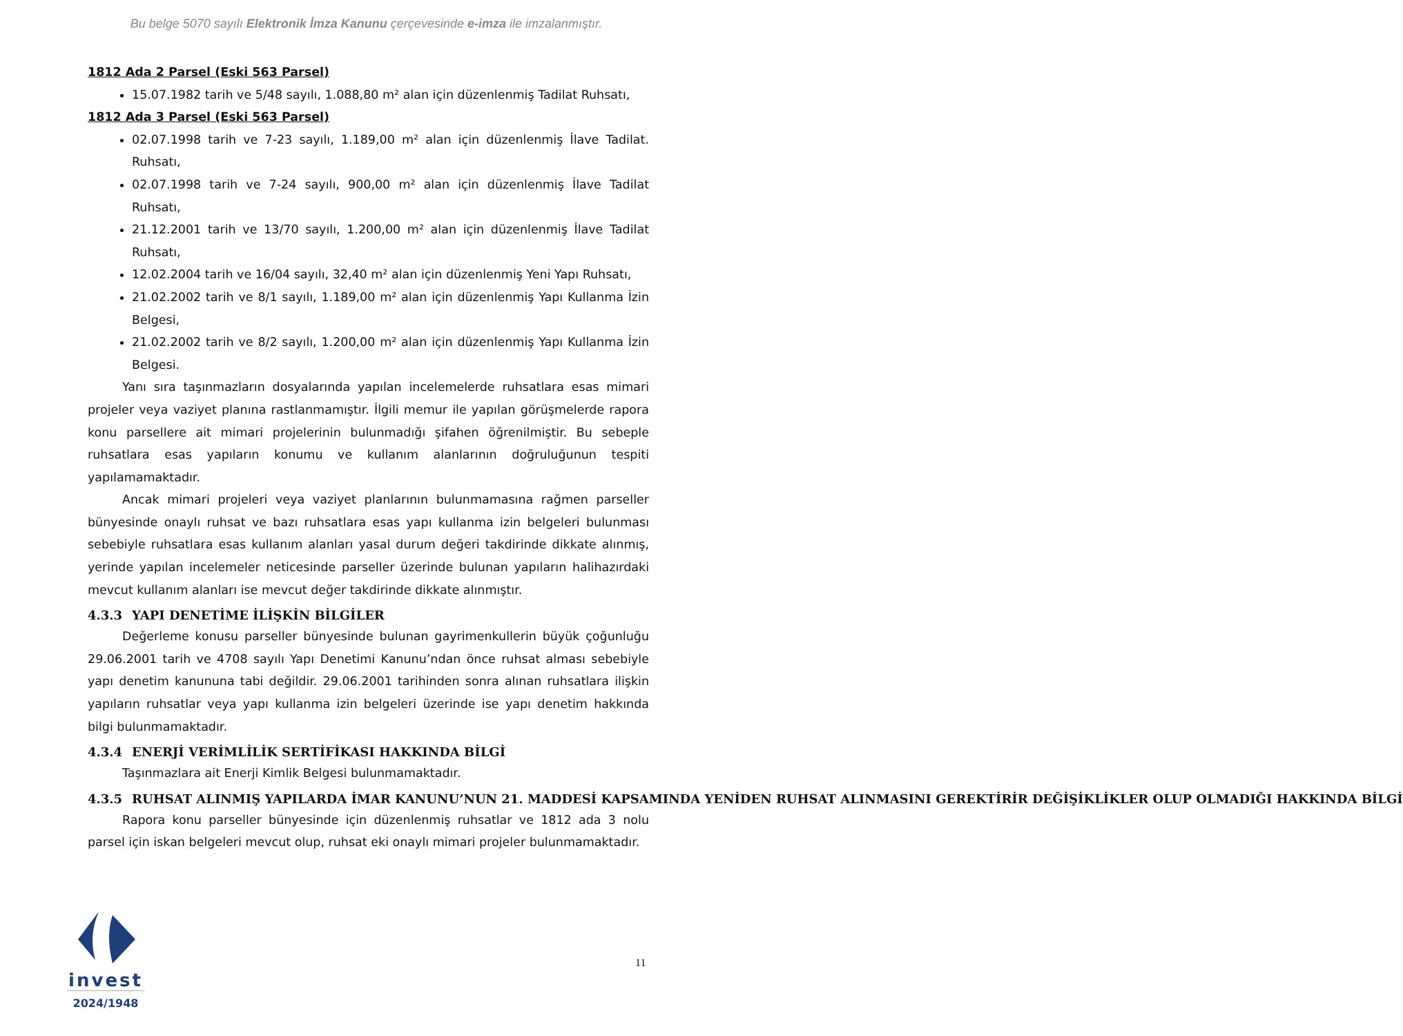Bu belge 5070 sayılı Elektronik İmza Kanunu çerçevesinde e-imza ile imzalanmıştır.
1812 Ada 2 Parsel (Eski 563 Parsel)
15.07.1982 tarih ve 5/48 sayılı, 1.088,80 m² alan için düzenlenmiş Tadilat Ruhsatı,
1812 Ada 3 Parsel (Eski 563 Parsel)
02.07.1998 tarih ve 7-23 sayılı, 1.189,00 m² alan için düzenlenmiş İlave Tadilat. Ruhsatı,
02.07.1998 tarih ve 7-24 sayılı, 900,00 m² alan için düzenlenmiş İlave Tadilat Ruhsatı,
21.12.2001 tarih ve 13/70 sayılı, 1.200,00 m² alan için düzenlenmiş İlave Tadilat Ruhsatı,
12.02.2004 tarih ve 16/04 sayılı, 32,40 m² alan için düzenlenmiş Yeni Yapı Ruhsatı,
21.02.2002 tarih ve 8/1 sayılı, 1.189,00 m² alan için düzenlenmiş Yapı Kullanma İzin Belgesi,
21.02.2002 tarih ve 8/2 sayılı, 1.200,00 m² alan için düzenlenmiş Yapı Kullanma İzin Belgesi.
Yanı sıra taşınmazların dosyalarında yapılan incelemelerde ruhsatlara esas mimari projeler veya vaziyet planına rastlanmamıştır. İlgili memur ile yapılan görüşmelerde rapora konu parsellere ait mimari projelerinin bulunmadığı şifahen öğrenilmiştir. Bu sebeple ruhsatlara esas yapıların konumu ve kullanım alanlarının doğruluğunun tespiti yapılamamaktadır.
Ancak mimari projeleri veya vaziyet planlarının bulunmamasına rağmen parseller bünyesinde onaylı ruhsat ve bazı ruhsatlara esas yapı kullanma izin belgeleri bulunması sebebiyle ruhsatlara esas kullanım alanları yasal durum değeri takdirinde dikkate alınmış, yerinde yapılan incelemeler neticesinde parseller üzerinde bulunan yapıların halihazırdaki mevcut kullanım alanları ise mevcut değer takdirinde dikkate alınmıştır.
4.3.3 YAPI DENETİME İLİŞKİN BİLGİLER
Değerleme konusu parseller bünyesinde bulunan gayrimenkullerin büyük çoğunluğu 29.06.2001 tarih ve 4708 sayılı Yapı Denetimi Kanunu’ndan önce ruhsat alması sebebiyle yapı denetim kanununa tabi değildir. 29.06.2001 tarihinden sonra alınan ruhsatlara ilişkin yapıların ruhsatlar veya yapı kullanma izin belgeleri üzerinde ise yapı denetim hakkında bilgi bulunmamaktadır.
4.3.4 ENERJİ VERİMLİLİK SERTİFİKASI HAKKINDA BİLGİ
Taşınmazlara ait Enerji Kimlik Belgesi bulunmamaktadır.
4.3.5 RUHSAT ALINMIŞ YAPILARDA İMAR KANUNU’NUN 21. MADDESİ KAPSAMINDA YENİDEN RUHSAT ALINMASINI GEREKTİRİR DEĞİŞİKLİKLER OLUP OLMADIĞI HAKKINDA BİLGİ
Rapora konu parseller bünyesinde için düzenlenmiş ruhsatlar ve 1812 ada 3 nolu parsel için iskan belgeleri mevcut olup, ruhsat eki onaylı mimari projeler bulunmamaktadır.
11
invest
2024/1948